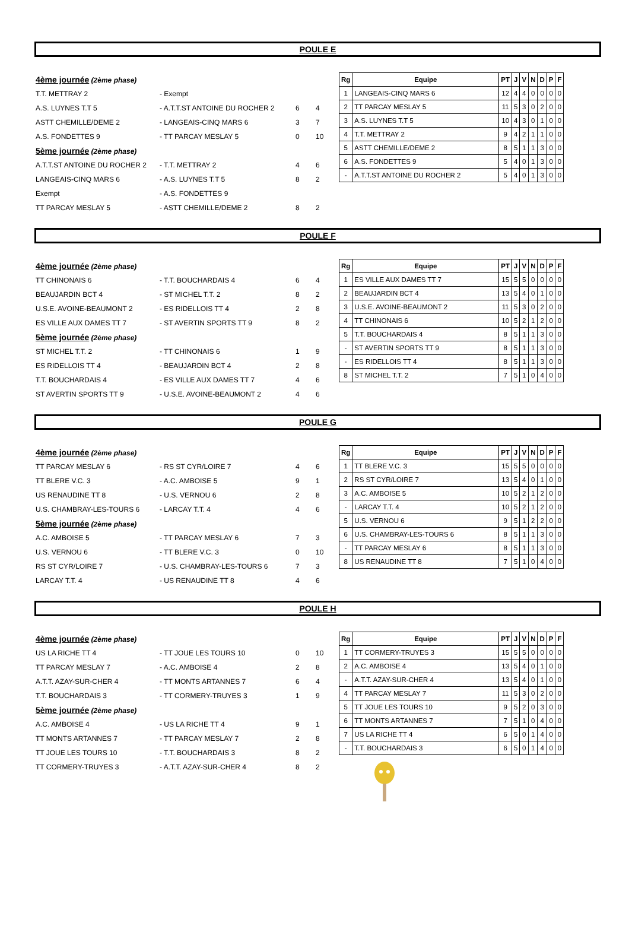POULE E
| 4ème journée (2ème phase) | | | |
| T.T. METTRAY 2 | - Exempt | | |
| A.S. LUYNES T.T 5 | - A.T.T.ST ANTOINE DU ROCHER 2 | 6 | 4 |
| ASTT CHEMILLE/DEME 2 | - LANGEAIS-CINQ MARS 6 | 3 | 7 |
| A.S. FONDETTES 9 | - TT PARCAY MESLAY 5 | 0 | 10 |
| 5ème journée (2ème phase) | | | |
| A.T.T.ST ANTOINE DU ROCHER 2 | - T.T. METTRAY 2 | 4 | 6 |
| LANGEAIS-CINQ MARS 6 | - A.S. LUYNES T.T 5 | 8 | 2 |
| Exempt | - A.S. FONDETTES 9 | | |
| TT PARCAY MESLAY 5 | - ASTT CHEMILLE/DEME 2 | 8 | 2 |
| Rg | Equipe | PT | J | V | N | D | P | F |
| --- | --- | --- | --- | --- | --- | --- | --- | --- |
| 1 | LANGEAIS-CINQ MARS 6 | 12 | 4 | 4 | 0 | 0 | 0 | 0 |
| 2 | TT PARCAY MESLAY 5 | 11 | 5 | 3 | 0 | 2 | 0 | 0 |
| 3 | A.S. LUYNES T.T 5 | 10 | 4 | 3 | 0 | 1 | 0 | 0 |
| 4 | T.T. METTRAY 2 | 9 | 4 | 2 | 1 | 1 | 0 | 0 |
| 5 | ASTT CHEMILLE/DEME 2 | 8 | 5 | 1 | 1 | 3 | 0 | 0 |
| 6 | A.S. FONDETTES 9 | 5 | 4 | 0 | 1 | 3 | 0 | 0 |
| - | A.T.T.ST ANTOINE DU ROCHER 2 | 5 | 4 | 0 | 1 | 3 | 0 | 0 |
POULE F
| 4ème journée (2ème phase) | | | |
| TT CHINONAIS 6 | - T.T. BOUCHARDAIS 4 | 6 | 4 |
| BEAUJARDIN BCT 4 | - ST MICHEL T.T. 2 | 8 | 2 |
| U.S.E. AVOINE-BEAUMONT 2 | - ES RIDELLOIS TT 4 | 2 | 8 |
| ES VILLE AUX DAMES TT 7 | - ST AVERTIN SPORTS TT 9 | 8 | 2 |
| 5ème journée (2ème phase) | | | |
| ST MICHEL T.T. 2 | - TT CHINONAIS 6 | 1 | 9 |
| ES RIDELLOIS TT 4 | - BEAUJARDIN BCT 4 | 2 | 8 |
| T.T. BOUCHARDAIS 4 | - ES VILLE AUX DAMES TT 7 | 4 | 6 |
| ST AVERTIN SPORTS TT 9 | - U.S.E. AVOINE-BEAUMONT 2 | 4 | 6 |
| Rg | Equipe | PT | J | V | N | D | P | F |
| --- | --- | --- | --- | --- | --- | --- | --- | --- |
| 1 | ES VILLE AUX DAMES TT 7 | 15 | 5 | 5 | 0 | 0 | 0 | 0 |
| 2 | BEAUJARDIN BCT 4 | 13 | 5 | 4 | 0 | 1 | 0 | 0 |
| 3 | U.S.E. AVOINE-BEAUMONT 2 | 11 | 5 | 3 | 0 | 2 | 0 | 0 |
| 4 | TT CHINONAIS 6 | 10 | 5 | 2 | 1 | 2 | 0 | 0 |
| 5 | T.T. BOUCHARDAIS 4 | 8 | 5 | 1 | 1 | 3 | 0 | 0 |
| - | ST AVERTIN SPORTS TT 9 | 8 | 5 | 1 | 1 | 3 | 0 | 0 |
| - | ES RIDELLOIS TT 4 | 8 | 5 | 1 | 1 | 3 | 0 | 0 |
| 8 | ST MICHEL T.T. 2 | 7 | 5 | 1 | 0 | 4 | 0 | 0 |
POULE G
| 4ème journée (2ème phase) | | | |
| TT PARCAY MESLAY 6 | - RS ST CYR/LOIRE 7 | 4 | 6 |
| TT BLERE V.C. 3 | - A.C. AMBOISE 5 | 9 | 1 |
| US RENAUDINE TT 8 | - U.S. VERNOU 6 | 2 | 8 |
| U.S. CHAMBRAY-LES-TOURS 6 | - LARCAY T.T. 4 | 4 | 6 |
| 5ème journée (2ème phase) | | | |
| A.C. AMBOISE 5 | - TT PARCAY MESLAY 6 | 7 | 3 |
| U.S. VERNOU 6 | - TT BLERE V.C. 3 | 0 | 10 |
| RS ST CYR/LOIRE 7 | - U.S. CHAMBRAY-LES-TOURS 6 | 7 | 3 |
| LARCAY T.T. 4 | - US RENAUDINE TT 8 | 4 | 6 |
| Rg | Equipe | PT | J | V | N | D | P | F |
| --- | --- | --- | --- | --- | --- | --- | --- | --- |
| 1 | TT BLERE V.C. 3 | 15 | 5 | 5 | 0 | 0 | 0 | 0 |
| 2 | RS ST CYR/LOIRE 7 | 13 | 5 | 4 | 0 | 1 | 0 | 0 |
| 3 | A.C. AMBOISE 5 | 10 | 5 | 2 | 1 | 2 | 0 | 0 |
| - | LARCAY T.T. 4 | 10 | 5 | 2 | 1 | 2 | 0 | 0 |
| 5 | U.S. VERNOU 6 | 9 | 5 | 1 | 2 | 2 | 0 | 0 |
| 6 | U.S. CHAMBRAY-LES-TOURS 6 | 8 | 5 | 1 | 1 | 3 | 0 | 0 |
| - | TT PARCAY MESLAY 6 | 8 | 5 | 1 | 1 | 3 | 0 | 0 |
| 8 | US RENAUDINE TT 8 | 7 | 5 | 1 | 0 | 4 | 0 | 0 |
POULE H
| 4ème journée (2ème phase) | | | |
| US LA RICHE TT 4 | - TT JOUE LES TOURS 10 | 0 | 10 |
| TT PARCAY MESLAY 7 | - A.C. AMBOISE 4 | 2 | 8 |
| A.T.T. AZAY-SUR-CHER 4 | - TT MONTS ARTANNES 7 | 6 | 4 |
| T.T. BOUCHARDAIS 3 | - TT CORMERY-TRUYES 3 | 1 | 9 |
| 5ème journée (2ème phase) | | | |
| A.C. AMBOISE 4 | - US LA RICHE TT 4 | 9 | 1 |
| TT MONTS ARTANNES 7 | - TT PARCAY MESLAY 7 | 2 | 8 |
| TT JOUE LES TOURS 10 | - T.T. BOUCHARDAIS 3 | 8 | 2 |
| TT CORMERY-TRUYES 3 | - A.T.T. AZAY-SUR-CHER 4 | 8 | 2 |
| Rg | Equipe | PT | J | V | N | D | P | F |
| --- | --- | --- | --- | --- | --- | --- | --- | --- |
| 1 | TT CORMERY-TRUYES 3 | 15 | 5 | 5 | 0 | 0 | 0 | 0 |
| 2 | A.C. AMBOISE 4 | 13 | 5 | 4 | 0 | 1 | 0 | 0 |
| - | A.T.T. AZAY-SUR-CHER 4 | 13 | 5 | 4 | 0 | 1 | 0 | 0 |
| 4 | TT PARCAY MESLAY 7 | 11 | 5 | 3 | 0 | 2 | 0 | 0 |
| 5 | TT JOUE LES TOURS 10 | 9 | 5 | 2 | 0 | 3 | 0 | 0 |
| 6 | TT MONTS ARTANNES 7 | 7 | 5 | 1 | 0 | 4 | 0 | 0 |
| 7 | US LA RICHE TT 4 | 6 | 5 | 0 | 1 | 4 | 0 | 0 |
| - | T.T. BOUCHARDAIS 3 | 6 | 5 | 0 | 1 | 4 | 0 | 0 |